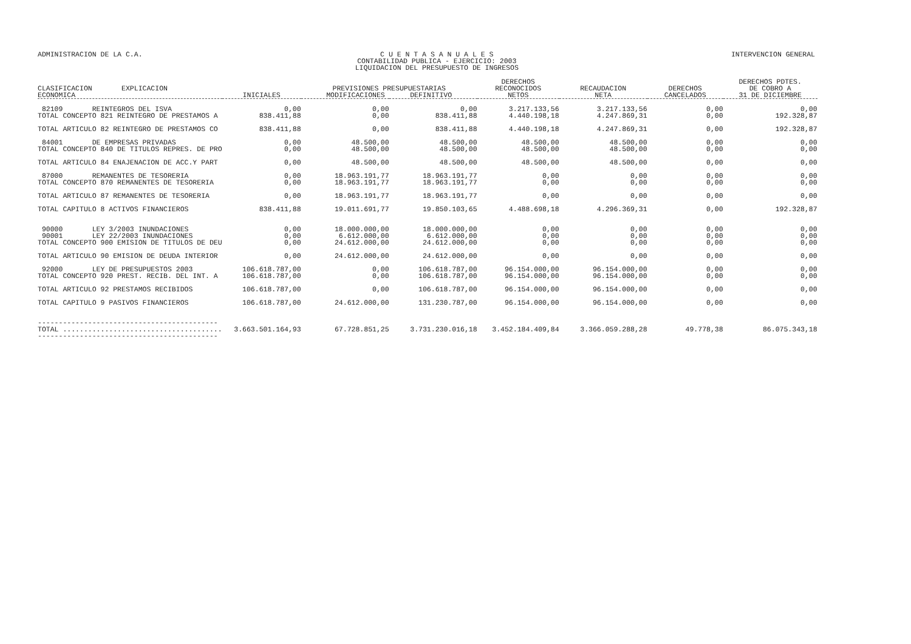ADMINISTRACION DE LA C.A. C U E N T A S A N U A L E S
CONTABILIDAD PUBLICA - EJERCICIO: 2003
LIQUIDACION DEL PRESUPUESTO DE INGRESOS
INTERVENCION GENERAL
| CLASIFICACION EXPLICACION ECONOMICA | INICIALES | PREVISIONES PRESUPUESTARIAS MODIFICACIONES DEFINITIVO | | DERECHOS RECONOCIDOS NETOS | RECAUDACION NETA | DERECHOS CANCELADOS | DERECHOS PDTES. DE COBRO A 31 DE DICIEMBRE |
| --- | --- | --- | --- | --- | --- | --- | --- |
| 82109 REINTEGROS DEL ISVA TOTAL CONCEPTO 821 REINTEGRO DE PRESTAMOS A | 0,00 838.411,88 | 0,00 0,00 | 0,00 838.411,88 | 3.217.133,56 4.440.198,18 | 3.217.133,56 4.247.869,31 | 0,00 0,00 | 0,00 192.328,87 |
| TOTAL ARTICULO 82 REINTEGRO DE PRESTAMOS CO | 838.411,88 | 0,00 | 838.411,88 | 4.440.198,18 | 4.247.869,31 | 0,00 | 192.328,87 |
| 84001 DE EMPRESAS PRIVADAS TOTAL CONCEPTO 840 DE TITULOS REPRES. DE PRO | 0,00 0,00 | 48.500,00 48.500,00 | 48.500,00 48.500,00 | 48.500,00 48.500,00 | 48.500,00 48.500,00 | 0,00 0,00 | 0,00 0,00 |
| TOTAL ARTICULO 84 ENAJENACION DE ACC.Y PART | 0,00 | 48.500,00 | 48.500,00 | 48.500,00 | 48.500,00 | 0,00 | 0,00 |
| 87000 REMANENTES DE TESORERIA TOTAL CONCEPTO 870 REMANENTES DE TESORERIA | 0,00 0,00 | 18.963.191,77 18.963.191,77 | 18.963.191,77 18.963.191,77 | 0,00 0,00 | 0,00 0,00 | 0,00 0,00 | 0,00 0,00 |
| TOTAL ARTICULO 87 REMANENTES DE TESORERIA | 0,00 | 18.963.191,77 | 18.963.191,77 | 0,00 | 0,00 | 0,00 | 0,00 |
| TOTAL CAPITULO 8 ACTIVOS FINANCIEROS | 838.411,88 | 19.011.691,77 | 19.850.103,65 | 4.488.698,18 | 4.296.369,31 | 0,00 | 192.328,87 |
| 90000 LEY 3/2003 INUNDACIONES 90001 LEY 22/2003 INUNDACIONES TOTAL CONCEPTO 900 EMISION DE TITULOS DE DEU | 0,00 0,00 0,00 | 18.000.000,00 6.612.000,00 24.612.000,00 | 18.000.000,00 6.612.000,00 24.612.000,00 | 0,00 0,00 0,00 | 0,00 0,00 0,00 | 0,00 0,00 0,00 | 0,00 0,00 0,00 |
| TOTAL ARTICULO 90 EMISION DE DEUDA INTERIOR | 0,00 | 24.612.000,00 | 24.612.000,00 | 0,00 | 0,00 | 0,00 | 0,00 |
| 92000 LEY DE PRESUPUESTOS 2003 TOTAL CONCEPTO 920 PREST. RECIB. DEL INT. A | 106.618.787,00 106.618.787,00 | 0,00 0,00 | 106.618.787,00 106.618.787,00 | 96.154.000,00 96.154.000,00 | 96.154.000,00 96.154.000,00 | 0,00 0,00 | 0,00 0,00 |
| TOTAL ARTICULO 92 PRESTAMOS RECIBIDOS | 106.618.787,00 | 0,00 | 106.618.787,00 | 96.154.000,00 | 96.154.000,00 | 0,00 | 0,00 |
| TOTAL CAPITULO 9 PASIVOS FINANCIEROS | 106.618.787,00 | 24.612.000,00 | 131.230.787,00 | 96.154.000,00 | 96.154.000,00 | 0,00 | 0,00 |
| ------------------------------------------- TOTAL ...................................... ------------------------------------------- | 3.663.501.164,93 | 67.728.851,25 | 3.731.230.016,18 | 3.452.184.409,84 | 3.366.059.288,28 | 49.778,38 | 86.075.343,18 |